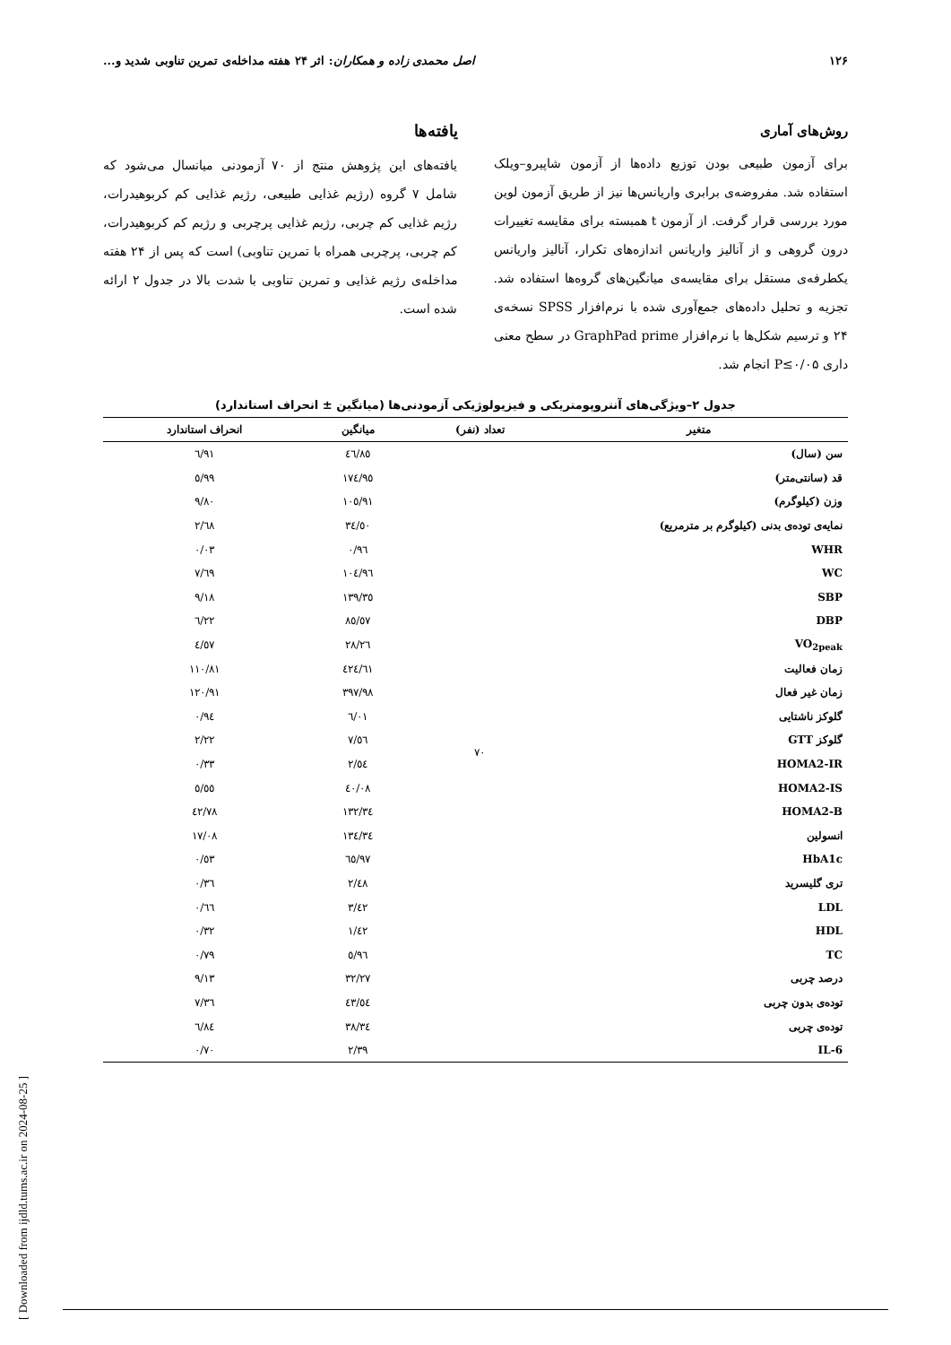۱۲۶ اصل محمدی زاده و همکاران: اثر ۲۴ هفته مداخله‌ی تمرین تناوبی شدید و...
روش‌های آماری
برای آزمون طبیعی بودن توزیع داده‌ها از آزمون شاپیرو–ویلک استفاده شد. مفروضه‌ی برابری واریانس‌ها نیز از طریق آزمون لوین مورد بررسی قرار گرفت. از آزمون t همبسته برای مقایسه تغییرات درون گروهی و از آنالیز واریانس اندازه‌های تکرار، آنالیز واریانس یکطرفه‌ی مستقل برای مقایسه‌ی میانگین‌های گروه‌ها استفاده شد. تجزیه و تحلیل داده‌های جمع‌آوری شده با نرم‌افزار SPSS نسخه‌ی ۲۴ و ترسیم شکل‌ها با نرم‌افزار GraphPad prime در سطح معنی داری P≤۰/۰۵ انجام شد.
یافته‌ها
یافته‌های این پژوهش منتج از ۷۰ آزمودنی میانسال می‌شود که شامل ۷ گروه (رژیم غذایی طبیعی، رژیم غذایی کم کربوهیدرات، رژیم غذایی کم چربی، رژیم غذایی پرچربی و رژیم کم کربوهیدرات، کم چربی، پرچربی همراه با تمرین تناوبی) است که پس از ۲۴ هفته مداخله‌ی رژیم غذایی و تمرین تناوبی با شدت بالا در جدول ۲ ارائه شده است.
جدول ۲–ویژگی‌های آنتروپومتریکی و فیزیولوژیکی آزمودنی‌ها (میانگین ± انحراف استاندارد)
| متغیر | تعداد (نفر) | میانگین | انحراف استاندارد |
| --- | --- | --- | --- |
| سن (سال) | ۷۰ | ٤٦/٨٥ | ٦/٩١ |
| قد (سانتی‌متر) | | ١٧٤/٩٥ | ٥/٩٩ |
| وزن (کیلوگرم) | | ١٠٥/٩١ | ٩/٨٠ |
| نمایه‌ی توده‌ی بدنی (کیلوگرم بر مترمربع) | | ٣٤/٥٠ | ٢/٦٨ |
| WHR | | ٠/٩٦ | ٠/٠٣ |
| WC | | ١٠٤/٩٦ | ٧/٦٩ |
| SBP | | ١٣٩/٣٥ | ٩/١٨ |
| DBP | | ٨٥/٥٧ | ٦/٢٢ |
| VO<sub>2peak</sub> | | ٢٨/٢٦ | ٤/٥٧ |
| زمان فعالیت | | ٤٢٤/٦١ | ١١٠/٨١ |
| زمان غیر فعال | | ٣٩٧/٩٨ | ١٢٠/٩١ |
| گلوکز ناشتایی | | ٦/٠١ | ٠/٩٤ |
| گلوکز GTT | | ٧/٥٦ | ٢/٢٢ |
| HOMA2-IR | | ٢/٥٤ | ٠/٣٣ |
| HOMA2-IS | | ٤٠/٠٨ | ٥/٥٥ |
| HOMA2-B | | ١٣٢/٣٤ | ٤٢/٧٨ |
| انسولین | | ١٣٤/٣٤ | ١٧/٠٨ |
| HbA1c | | ٦٥/٩٧ | ٠/٥٣ |
| تری گلیسرید | | ٢/٤٨ | ٠/٣٦ |
| LDL | | ٣/٤٢ | ٠/٦٦ |
| HDL | | ١/٤٢ | ٠/٣٢ |
| TC | | ٥/٩٦ | ٠/٧٩ |
| درصد چربی | | ٣٢/٢٧ | ٩/١٣ |
| توده‌ی بدون چربی | | ٤٣/٥٤ | ٧/٣٦ |
| توده‌ی چربی | | ٣٨/٣٤ | ٦/٨٤ |
| IL-6 | | ٢/٣٩ | ٠/٧٠ |
[ Downloaded from ijdld.tums.ac.ir on 2024-08-25 ]